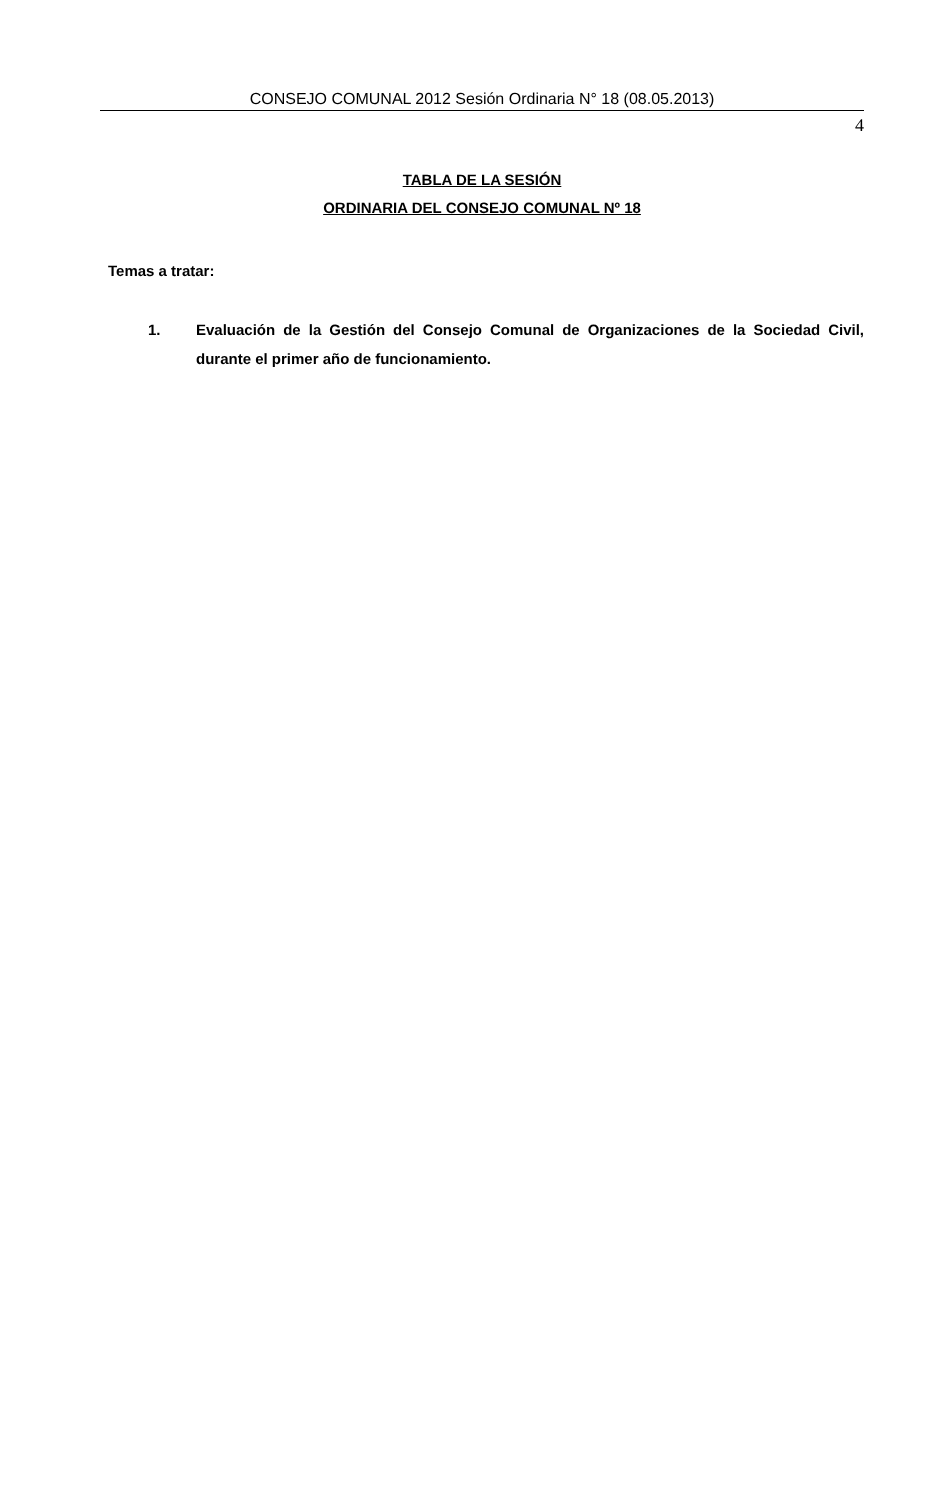CONSEJO COMUNAL 2012 Sesión Ordinaria N° 18 (08.05.2013)
4
TABLA DE LA SESIÓN
ORDINARIA DEL CONSEJO COMUNAL Nº 18
Temas a tratar:
1. Evaluación de la Gestión del Consejo Comunal de Organizaciones de la Sociedad Civil, durante el primer año de funcionamiento.